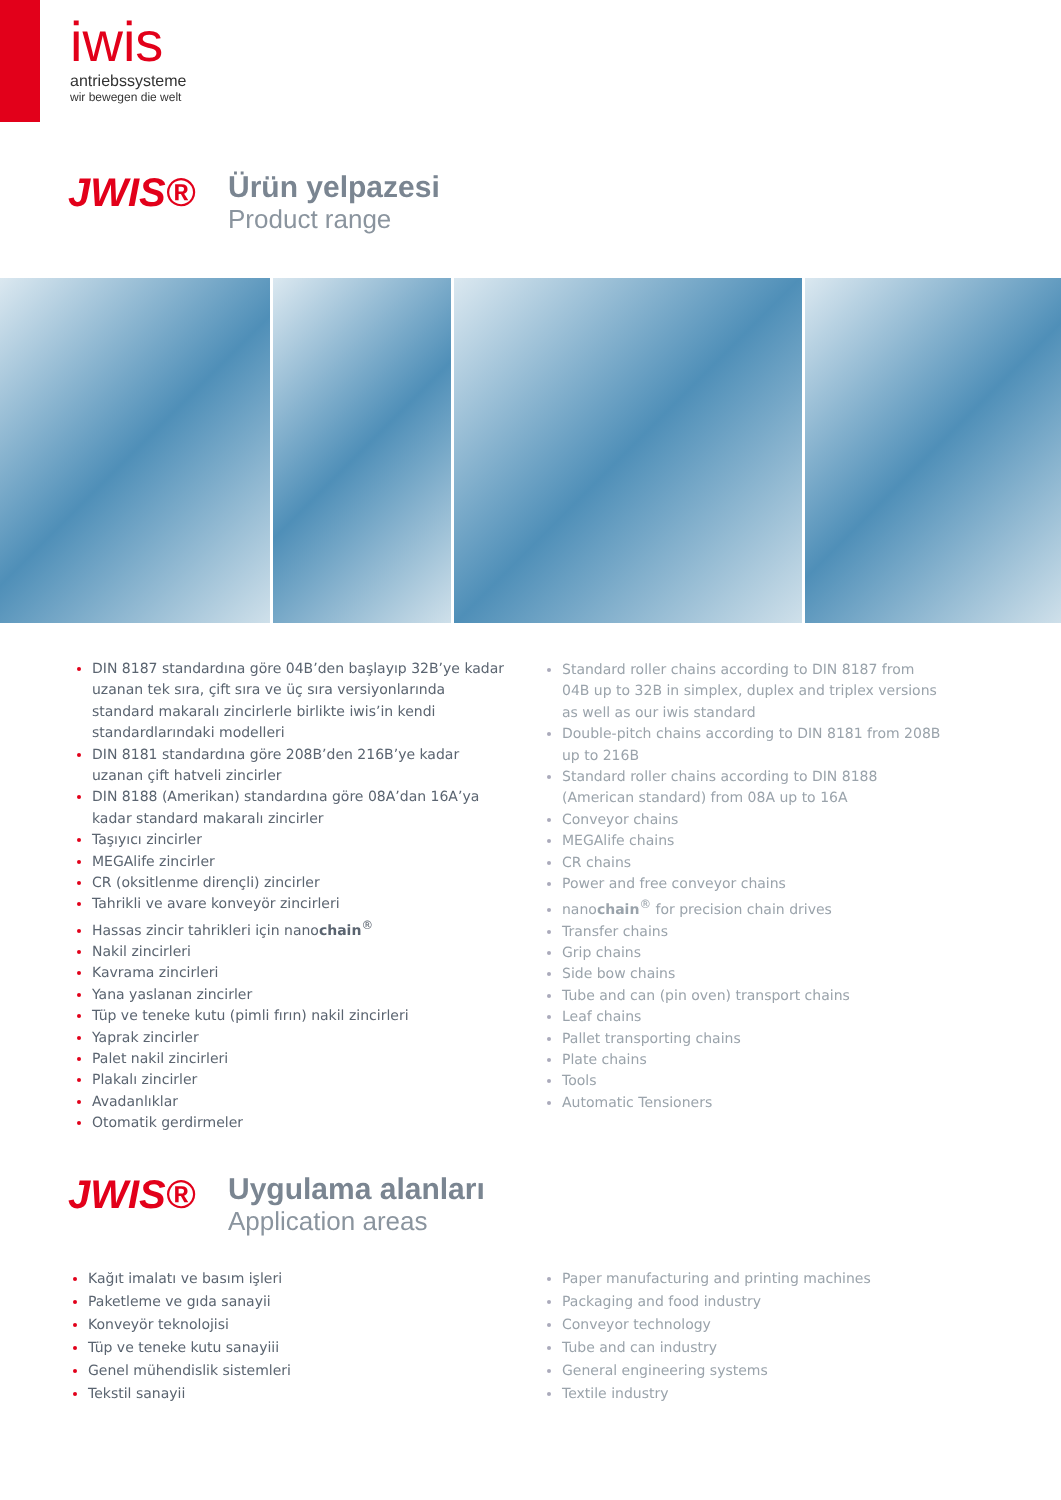iwis
antriebssysteme
wir bewegen die welt
JWIS®
Ürün yelpazesi
Product range
DIN 8187 standardına göre 04B’den başlayıp 32B’ye kadar uzanan tek sıra, çift sıra ve üç sıra versiyonlarında standard makaralı zincirlerle birlikte iwis’in kendi standardlarındaki modelleri
DIN 8181 standardına göre 208B’den 216B’ye kadar uzanan çift hatveli zincirler
DIN 8188 (Amerikan) standardına göre 08A’dan 16A’ya kadar standard makaralı zincirler
Taşıyıcı zincirler
MEGAlife zincirler
CR (oksitlenme dirençli) zincirler
Tahrikli ve avare konveyör zincirleri
Hassas zincir tahrikleri için nanochain<sup>®</sup>
Nakil zincirleri
Kavrama zincirleri
Yana yaslanan zincirler
Tüp ve teneke kutu (pimli fırın) nakil zincirleri
Yaprak zincirler
Palet nakil zincirleri
Plakalı zincirler
Avadanlıklar
Otomatik gerdirmeler
Standard roller chains according to DIN 8187 from 04B up to 32B in simplex, duplex and triplex versions as well as our iwis standard
Double-pitch chains according to DIN 8181 from 208B up to 216B
Standard roller chains according to DIN 8188 (American standard) from 08A up to 16A
Conveyor chains
MEGAlife chains
CR chains
Power and free conveyor chains
nanochain<sup>®</sup> for precision chain drives
Transfer chains
Grip chains
Side bow chains
Tube and can (pin oven) transport chains
Leaf chains
Pallet transporting chains
Plate chains
Tools
Automatic Tensioners
JWIS®
Uygulama alanları
Application areas
Kağıt imalatı ve basım işleri
Paketleme ve gıda sanayii
Konveyör teknolojisi
Tüp ve teneke kutu sanayiii
Genel mühendislik sistemleri
Tekstil sanayii
Paper manufacturing and printing machines
Packaging and food industry
Conveyor technology
Tube and can industry
General engineering systems
Textile industry